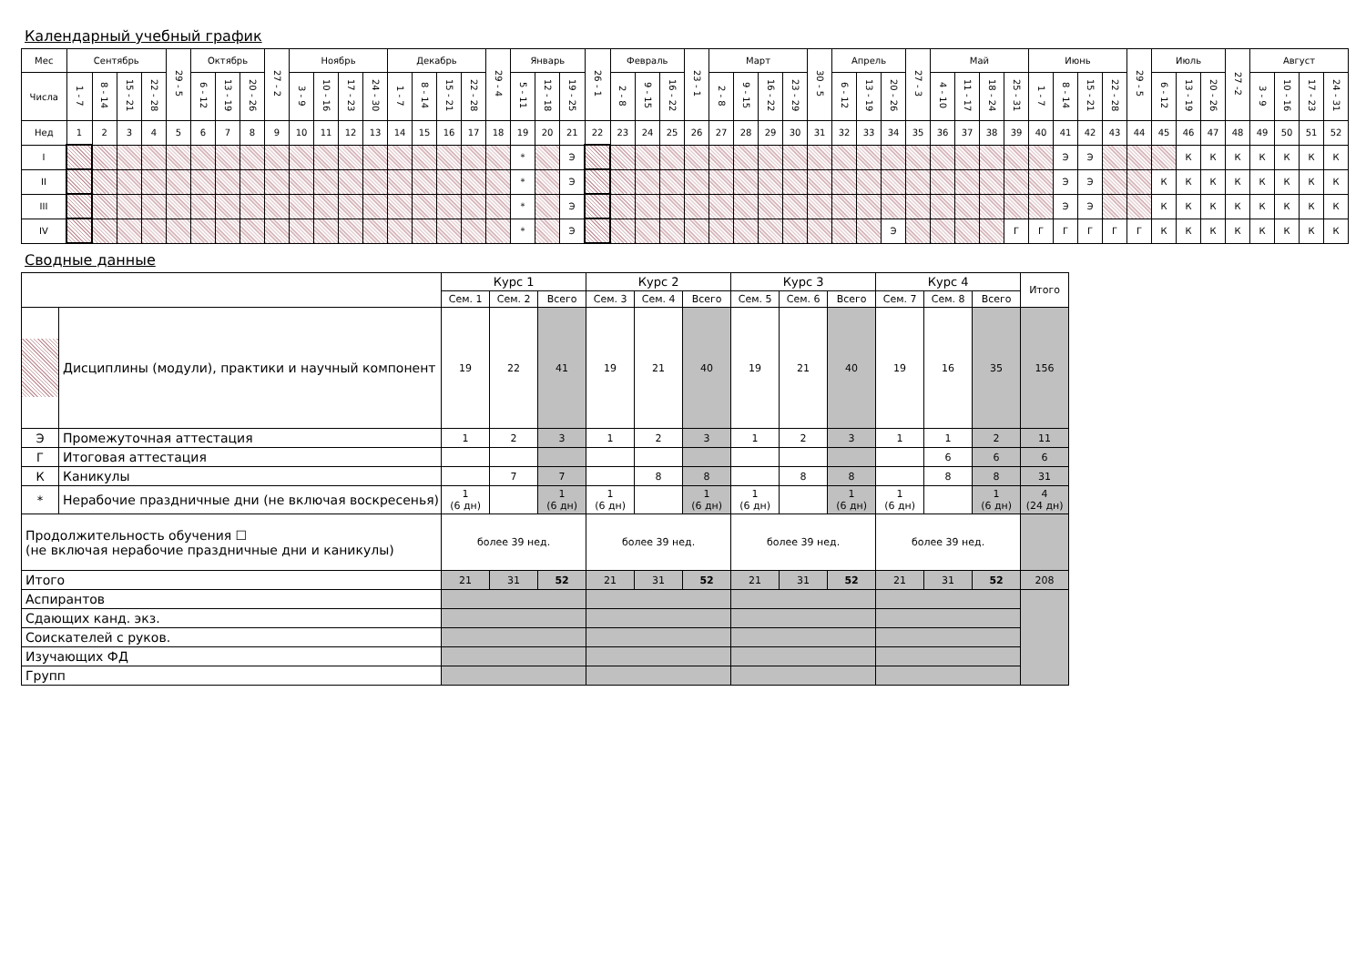Календарный учебный график
| Мес | Сентябрь | | | | 29 - 5 | Октябрь | | | 27 - 2 | Ноябрь | | | | Декабрь | | | | 29 - 4 | Январь | | | 26 - 1 | Февраль | | | 23 - 1 | Март | | | | 30 - 5 | Апрель | | | 27 - 3 | Май | | | | Июнь | | | | 29 - 5 | Июль | | | 27 -2 | Август | | | |
| Числа | 1 - 7 | 8 - 14 | 15 - 21 | 22 - 28 | | 6 - 12 | 13 - 19 | 20 - 26 | | 3 - 9 | 10 - 16 | 17 - 23 | 24 - 30 | 1 - 7 | 8 - 14 | 15 - 21 | 22 - 28 | | 5 - 11 | 12 - 18 | 19 - 25 | | 2 - 8 | 9 - 15 | 16 - 22 | | 2 - 8 | 9 - 15 | 16 - 22 | 23 - 29 | | 6 - 12 | 13 - 19 | 20 - 26 | | 4 - 10 | 11 - 17 | 18 - 24 | 25 - 31 | 1 - 7 | 8 - 14 | 15 - 21 | 22 - 28 | | 6 - 12 | 13 - 19 | 20 - 26 | | 3 - 9 | 10 - 16 | 17 - 23 | 24 - 31 |
| Нед | 1 | 2 | 3 | 4 | 5 | 6 | 7 | 8 | 9 | 10 | 11 | 12 | 13 | 14 | 15 | 16 | 17 | 18 | 19 | 20 | 21 | 22 | 23 | 24 | 25 | 26 | 27 | 28 | 29 | 30 | 31 | 32 | 33 | 34 | 35 | 36 | 37 | 38 | 39 | 40 | 41 | 42 | 43 | 44 | 45 | 46 | 47 | 48 | 49 | 50 | 51 | 52 |
| I | | | | | | | | | | | | | | | | | | | * | | Э | | | | | | | | | | | | | | | | | | | | Э | Э | | | | К | К | К | К | К | К | К |
| II | | | | | | | | | | | | | | | | | | | * | | Э | | | | | | | | | | | | | | | | | | | | Э | Э | | | К | К | К | К | К | К | К | К |
| III | | | | | | | | | | | | | | | | | | | * | | Э | | | | | | | | | | | | | | | | | | | | Э | Э | | | К | К | К | К | К | К | К | К |
| IV | | | | | | | | | | | | | | | | | | | * | | Э | | | | | | | | | | | | | Э | | | | | Г | Г | Г | Г | Г | Г | К | К | К | К | К | К | К | К |
Сводные данные
| | | Курс 1 | | | Курс 2 | | | Курс 3 | | | Курс 4 | | | Итого |
| | | Сем. 1 | Сем. 2 | Всего | Сем. 3 | Сем. 4 | Всего | Сем. 5 | Сем. 6 | Всего | Сем. 7 | Сем. 8 | Всего | |
| | Дисциплины (модули), практики и научный компонент | 19 | 22 | 41 | 19 | 21 | 40 | 19 | 21 | 40 | 19 | 16 | 35 | 156 |
| Э | Промежуточная аттестация | 1 | 2 | 3 | 1 | 2 | 3 | 1 | 2 | 3 | 1 | 1 | 2 | 11 |
| Г | Итоговая аттестация | | | | | | | | | | | 6 | 6 | 6 |
| К | Каникулы | | 7 | 7 | | 8 | 8 | | 8 | 8 | | 8 | 8 | 31 |
| * | Нерабочие праздничные дни (не включая воскресенья) | 1 (6 дн) | | 1 (6 дн) | 1 (6 дн) | | 1 (6 дн) | 1 (6 дн) | | 1 (6 дн) | 1 (6 дн) | | 1 (6 дн) | 4 (24 дн) |
| Продолжительность обучения ☐ (не включая нерабочие праздничные дни и каникулы) | | более 39 нед. | | | более 39 нед. | | | более 39 нед. | | | более 39 нед. | | | |
| Итого | | 21 | 31 | 52 | 21 | 31 | 52 | 21 | 31 | 52 | 21 | 31 | 52 | 208 |
| Аспирантов | | | | | | | | | | | | | | |
| Сдающих канд. экз. | | | | | | | | | | | | | | |
| Соискателей с руков. | | | | | | | | | | | | | | |
| Изучающих ФД | | | | | | | | | | | | | | |
| Групп | | | | | | | | | | | | | | |